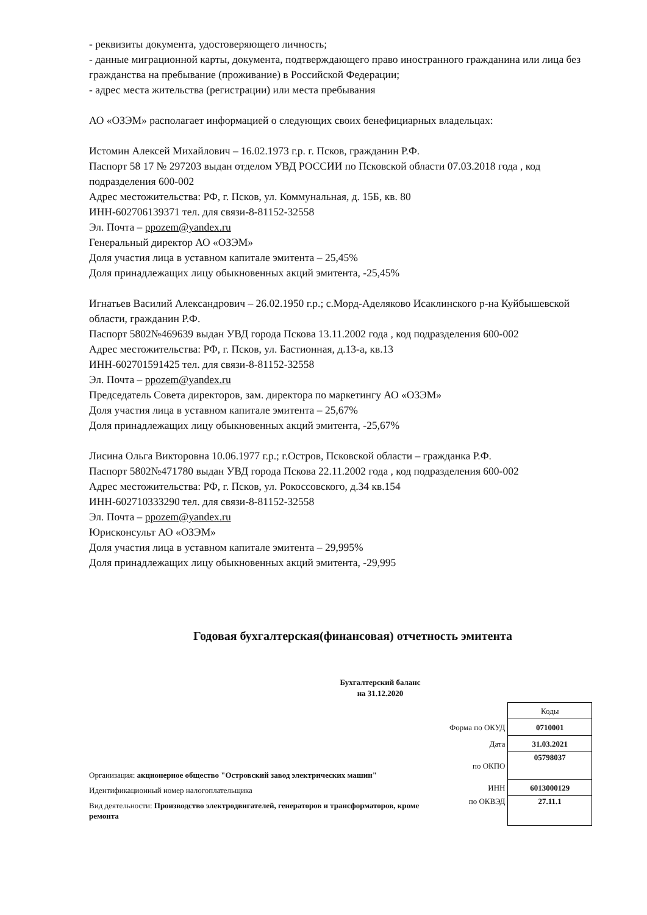- реквизиты документа, удостоверяющего личность;
- данные миграционной карты, документа, подтверждающего право иностранного гражданина или лица без гражданства на пребывание (проживание) в Российской Федерации;
- адрес места жительства (регистрации) или места пребывания
АО «ОЗЭМ» располагает информацией о следующих своих бенефициарных владельцах:
Истомин Алексей Михайлович – 16.02.1973 г.р. г. Псков, гражданин Р.Ф.
Паспорт 58 17 № 297203 выдан отделом УВД РОССИИ по Псковской области 07.03.2018 года , код подразделения 600-002
Адрес местожительства: РФ, г. Псков, ул. Коммунальная, д. 15Б, кв. 80
ИНН-602706139371 тел. для связи-8-81152-32558
Эл. Почта – ppozem@yandex.ru
Генеральный директор АО «ОЗЭМ»
Доля участия лица в уставном капитале эмитента – 25,45%
Доля принадлежащих лицу обыкновенных акций эмитента, -25,45%
Игнатьев Василий Александрович – 26.02.1950 г.р.; с.Морд-Аделяково Исаклинского р-на Куйбышевской области, гражданин Р.Ф.
Паспорт 5802№469639 выдан УВД города Пскова 13.11.2002 года , код подразделения 600-002
Адрес местожительства: РФ, г. Псков, ул. Бастионная, д.13-а, кв.13
ИНН-602701591425 тел. для связи-8-81152-32558
Эл. Почта – ppozem@yandex.ru
Председатель Совета директоров, зам. директора по маркетингу АО «ОЗЭМ»
Доля участия лица в уставном капитале эмитента – 25,67%
Доля принадлежащих лицу обыкновенных акций эмитента, -25,67%
Лисина Ольга Викторовна 10.06.1977 г.р.; г.Остров, Псковской области – гражданка Р.Ф.
Паспорт 5802№471780 выдан УВД города Пскова 22.11.2002 года , код подразделения 600-002
Адрес местожительства: РФ, г. Псков, ул. Рокоссовского, д.34 кв.154
ИНН-602710333290 тел. для связи-8-81152-32558
Эл. Почта – ppozem@yandex.ru
Юрисконсульт АО «ОЗЭМ»
Доля участия лица в уставном капитале эмитента – 29,995%
Доля принадлежащих лицу обыкновенных акций эмитента, -29,995
Годовая бухгалтерская(финансовая) отчетность эмитента
Бухгалтерский баланс
на 31.12.2020
Организация: акционерное общество "Островский завод электрических машин"
Идентификационный номер налогоплательщика
Вид деятельности: Производство электродвигателей, генераторов и трансформаторов, кроме ремонта
| | Коды |
| Форма по ОКУД | 0710001 |
| Дата | 31.03.2021 |
| по ОКПО | 05798037 |
| ИНН | 6013000129 |
| по ОКВЭД | 27.11.1 |